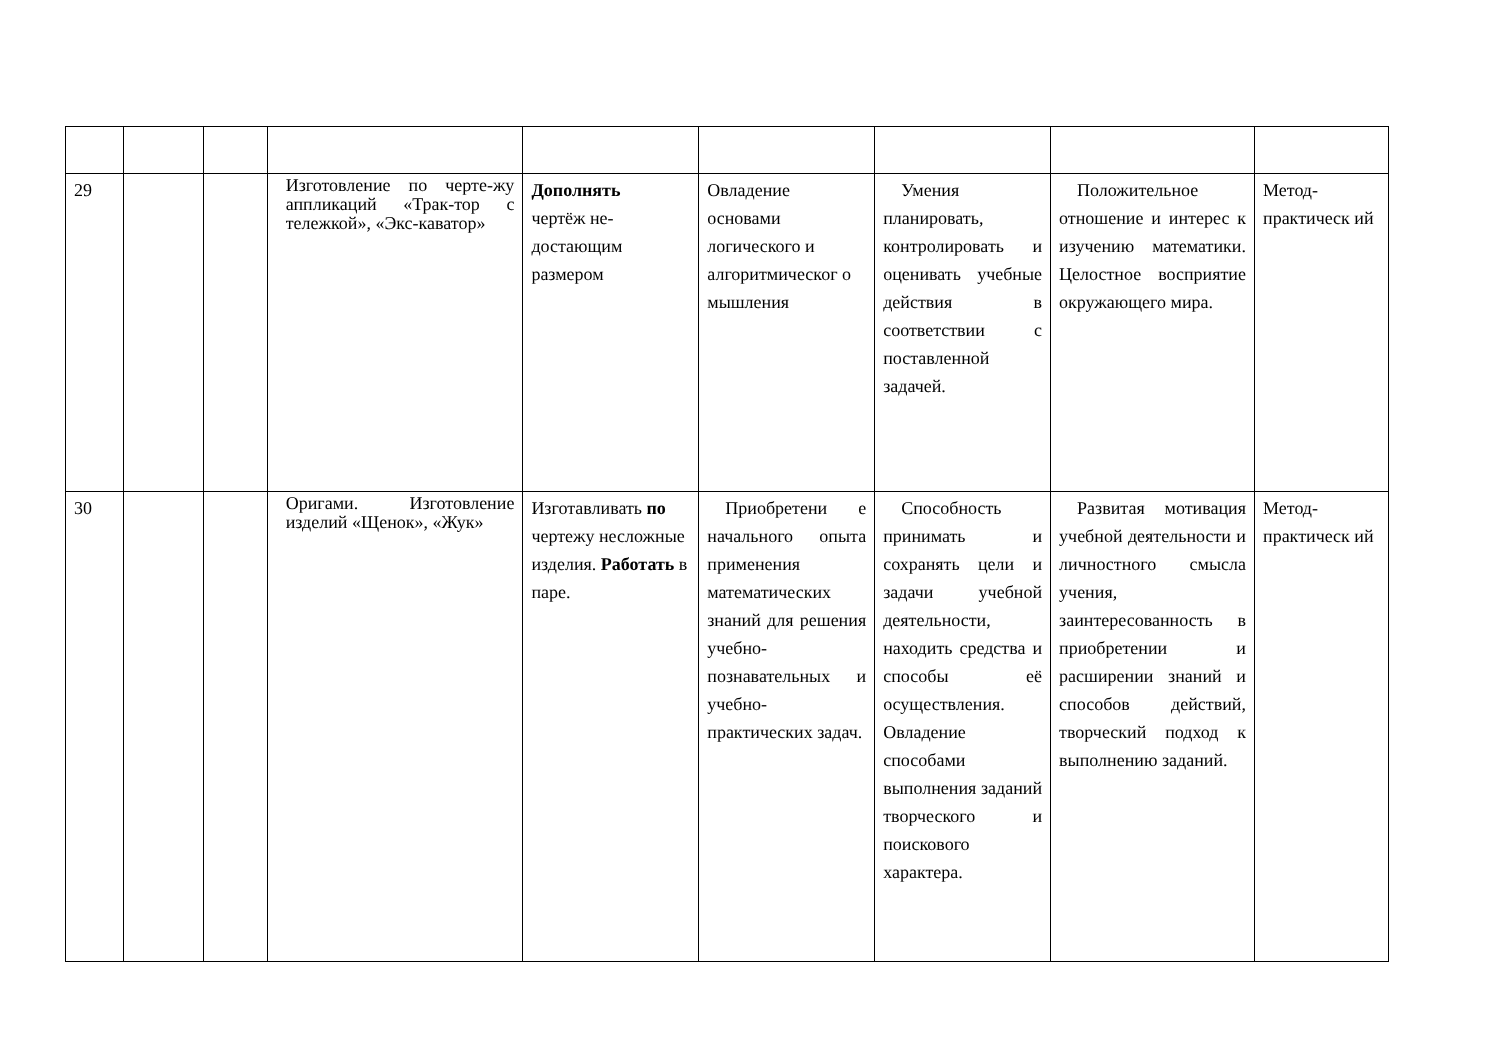| 29 | | | Изготовление по черте-жу аппликаций «Трак-тор с тележкой», «Экс-каватор» | Дополнять чертёж не- достающим размером | Овладение основами логического и алгоритмическог о мышления | Умения планировать, контролировать и оценивать учебные действия в соответствии с поставленной задачей. | Положительное отношение и интерес к изучению математики. Целостное восприятие окружающего мира. | Метод-практическ ий |
| 30 | | | Оригами. Изготовление изделий «Щенок», «Жук» | Изготавливать по чертежу несложные изделия. Работать в паре. | Приобретени е начального опыта применения математических знаний для решения учебно-познавательных и учебно-практических задач. | Способность принимать и сохранять цели и задачи учебной деятельности, находить средства и способы её осуществления. Овладение способами выполнения заданий творческого и поискового характера. | Развитая мотивация учебной деятельности и личностного смысла учения, заинтересованность в приобретении и расширении знаний и способов действий, творческий подход к выполнению заданий. | Метод-практическ ий |